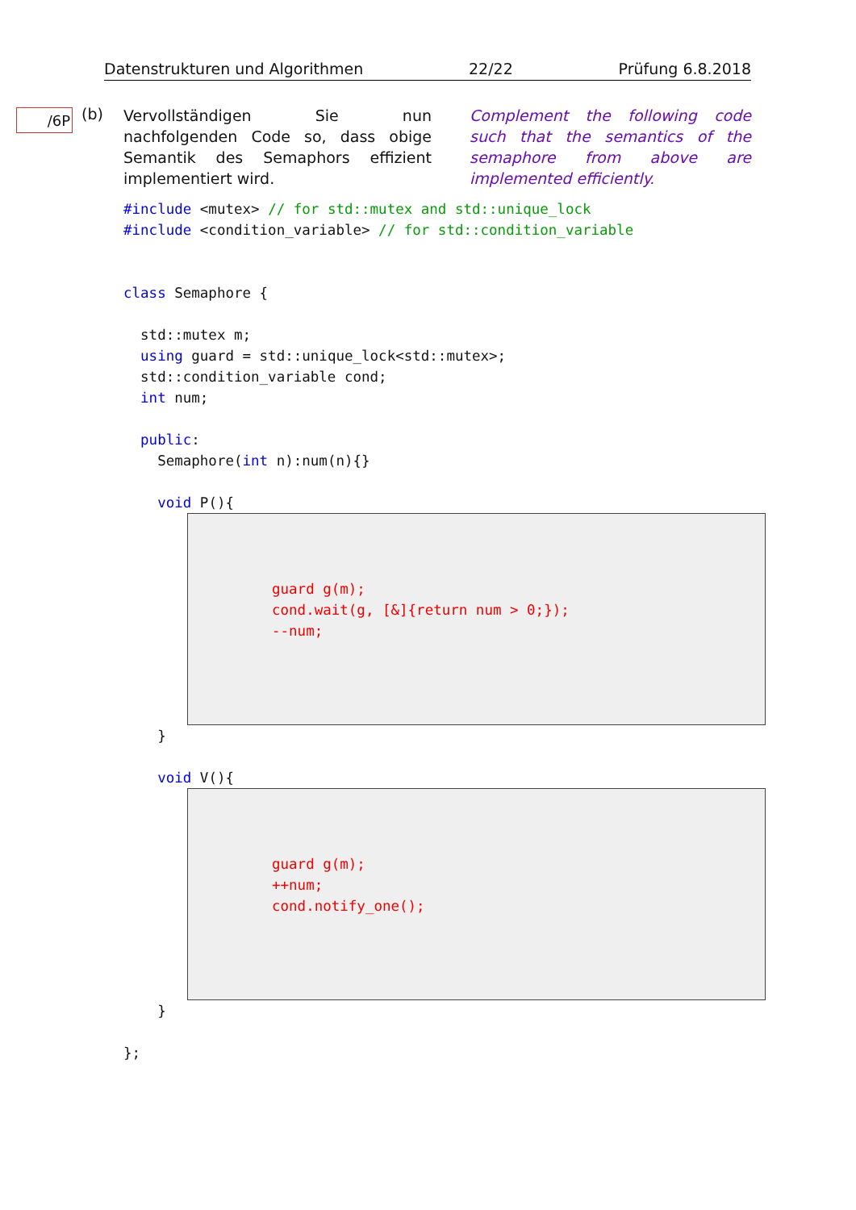Datenstrukturen und Algorithmen 22/22 Prüfung 6.8.2018
/6P (b)
Vervollständigen Sie nun nachfolgenden Code so, dass obige Semantik des Semaphors effizient implementiert wird.
Complement the following code such that the semantics of the semaphore from above are implemented efficiently.
#include <mutex> // for std::mutex and std::unique_lock #include <condition_variable> // for std::condition_variable class Semaphore { std::mutex m; using guard = std::unique_lock<std::mutex>; std::condition_variable cond; int num; public: Semaphore(int n):num(n){} void P(){
guard g(m); cond.wait(g, [&]{return num > 0;}); --num;
} void V(){
guard g(m); ++num; cond.notify_one();
} };